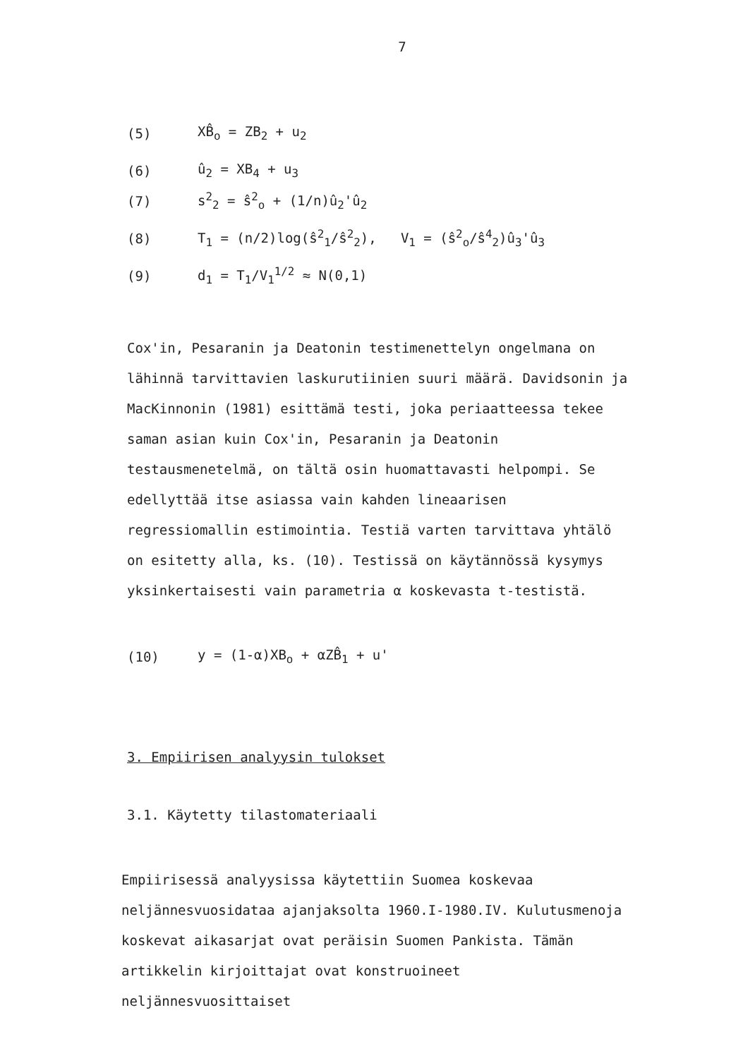7
(5) XB̂<sub>o</sub> = ZB<sub>2</sub> + u<sub>2</sub>
(6) û<sub>2</sub> = XB<sub>4</sub> + u<sub>3</sub>
(7) s<sup>2</sup><sub>2</sub> = ŝ<sup>2</sup><sub>o</sub> + (1/n)û<sub>2</sub>'û<sub>2</sub>
(8) T<sub>1</sub> = (n/2)log(ŝ<sup>2</sup><sub>1</sub>/ŝ<sup>2</sup><sub>2</sub>), V<sub>1</sub> = (ŝ<sup>2</sup><sub>o</sub>/ŝ<sup>4</sup><sub>2</sub>)û<sub>3</sub>'û<sub>3</sub>
(9) d<sub>1</sub> = T<sub>1</sub>/V<sub>1</sub><sup>1/2</sup> ≈ N(0,1)
Cox'in, Pesaranin ja Deatonin testimenettelyn ongelmana on lähinnä tarvittavien laskurutiinien suuri määrä. Davidsonin ja MacKinnonin (1981) esittämä testi, joka periaatteessa tekee saman asian kuin Cox'in, Pesaranin ja Deatonin testausmenetelmä, on tältä osin huomattavasti helpompi. Se edellyttää itse asiassa vain kahden lineaarisen regressiomallin estimointia. Testiä varten tarvittava yhtälö on esitetty alla, ks. (10). Testissä on käytännössä kysymys yksinkertaisesti vain parametria α koskevasta t-testistä.
(10) y = (1-α)XB<sub>o</sub> + αZB̂<sub>1</sub> + u'
3. Empiirisen analyysin tulokset
3.1. Käytetty tilastomateriaali
Empiirisessä analyysissa käytettiin Suomea koskevaa neljännesvuosidataa ajanjaksolta 1960.I-1980.IV. Kulutusmenoja koskevat aikasarjat ovat peräisin Suomen Pankista. Tämän artikkelin kirjoittajat ovat konstruoineet neljännesvuosittaiset